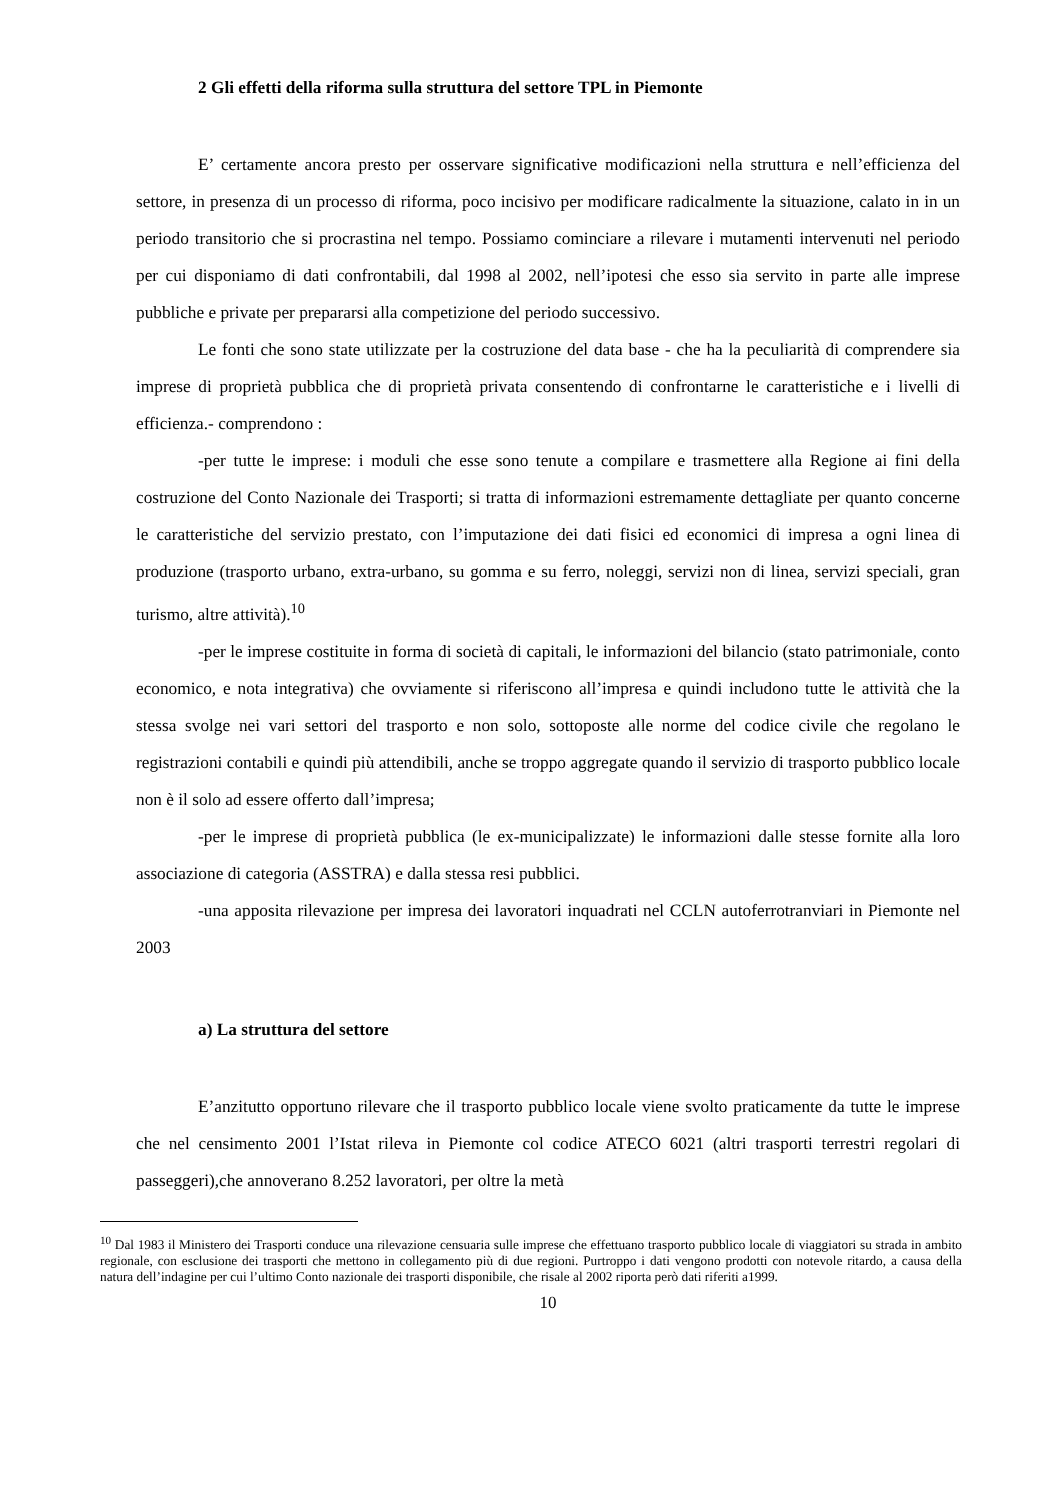2 Gli effetti della riforma sulla struttura del settore TPL in Piemonte
E’ certamente ancora presto per osservare significative modificazioni nella struttura e nell’efficienza del settore, in presenza di un processo di riforma, poco incisivo per modificare radicalmente la situazione, calato in in un periodo transitorio che si procrastina nel tempo. Possiamo cominciare a rilevare i mutamenti intervenuti nel periodo per cui disponiamo di dati confrontabili, dal 1998 al 2002, nell’ipotesi che esso sia servito in parte alle imprese pubbliche e private per prepararsi alla competizione del periodo successivo.
Le fonti che sono state utilizzate per la costruzione del data base - che ha la peculiarità di comprendere sia imprese di proprietà pubblica che di proprietà privata consentendo di confrontarne le caratteristiche e i livelli di efficienza.- comprendono :
-per tutte le imprese: i moduli che esse sono tenute a compilare e trasmettere alla Regione ai fini della costruzione del Conto Nazionale dei Trasporti; si tratta di informazioni estremamente dettagliate per quanto concerne le caratteristiche del servizio prestato, con l’imputazione dei dati fisici ed economici di impresa a ogni linea di produzione (trasporto urbano, extra-urbano, su gomma e su ferro, noleggi, servizi non di linea, servizi speciali, gran turismo, altre attività).<sup>10</sup>
-per le imprese costituite in forma di società di capitali, le informazioni del bilancio (stato patrimoniale, conto economico, e nota integrativa) che ovviamente si riferiscono all’impresa e quindi includono tutte le attività che la stessa svolge nei vari settori del trasporto e non solo, sottoposte alle norme del codice civile che regolano le registrazioni contabili e quindi più attendibili, anche se troppo aggregate quando il servizio di trasporto pubblico locale non è il solo ad essere offerto dall’impresa;
-per le imprese di proprietà pubblica (le ex-municipalizzate) le informazioni dalle stesse fornite alla loro associazione di categoria (ASSTRA) e dalla stessa resi pubblici.
-una apposita rilevazione per impresa dei lavoratori inquadrati nel CCLN autoferrotranviari in Piemonte nel 2003
a) La struttura del settore
E’anzitutto opportuno rilevare che il trasporto pubblico locale viene svolto praticamente da tutte le imprese che nel censimento 2001 l’Istat rileva in Piemonte col codice ATECO 6021 (altri trasporti terrestri regolari di passeggeri),che annoverano 8.252 lavoratori, per oltre la metà
<sup>10</sup> Dal 1983 il Ministero dei Trasporti conduce una rilevazione censuaria sulle imprese che effettuano trasporto pubblico locale di viaggiatori su strada in ambito regionale, con esclusione dei trasporti che mettono in collegamento più di due regioni. Purtroppo i dati vengono prodotti con notevole ritardo, a causa della natura dell’indagine per cui l’ultimo Conto nazionale dei trasporti disponibile, che risale al 2002 riporta però dati riferiti a1999.
10